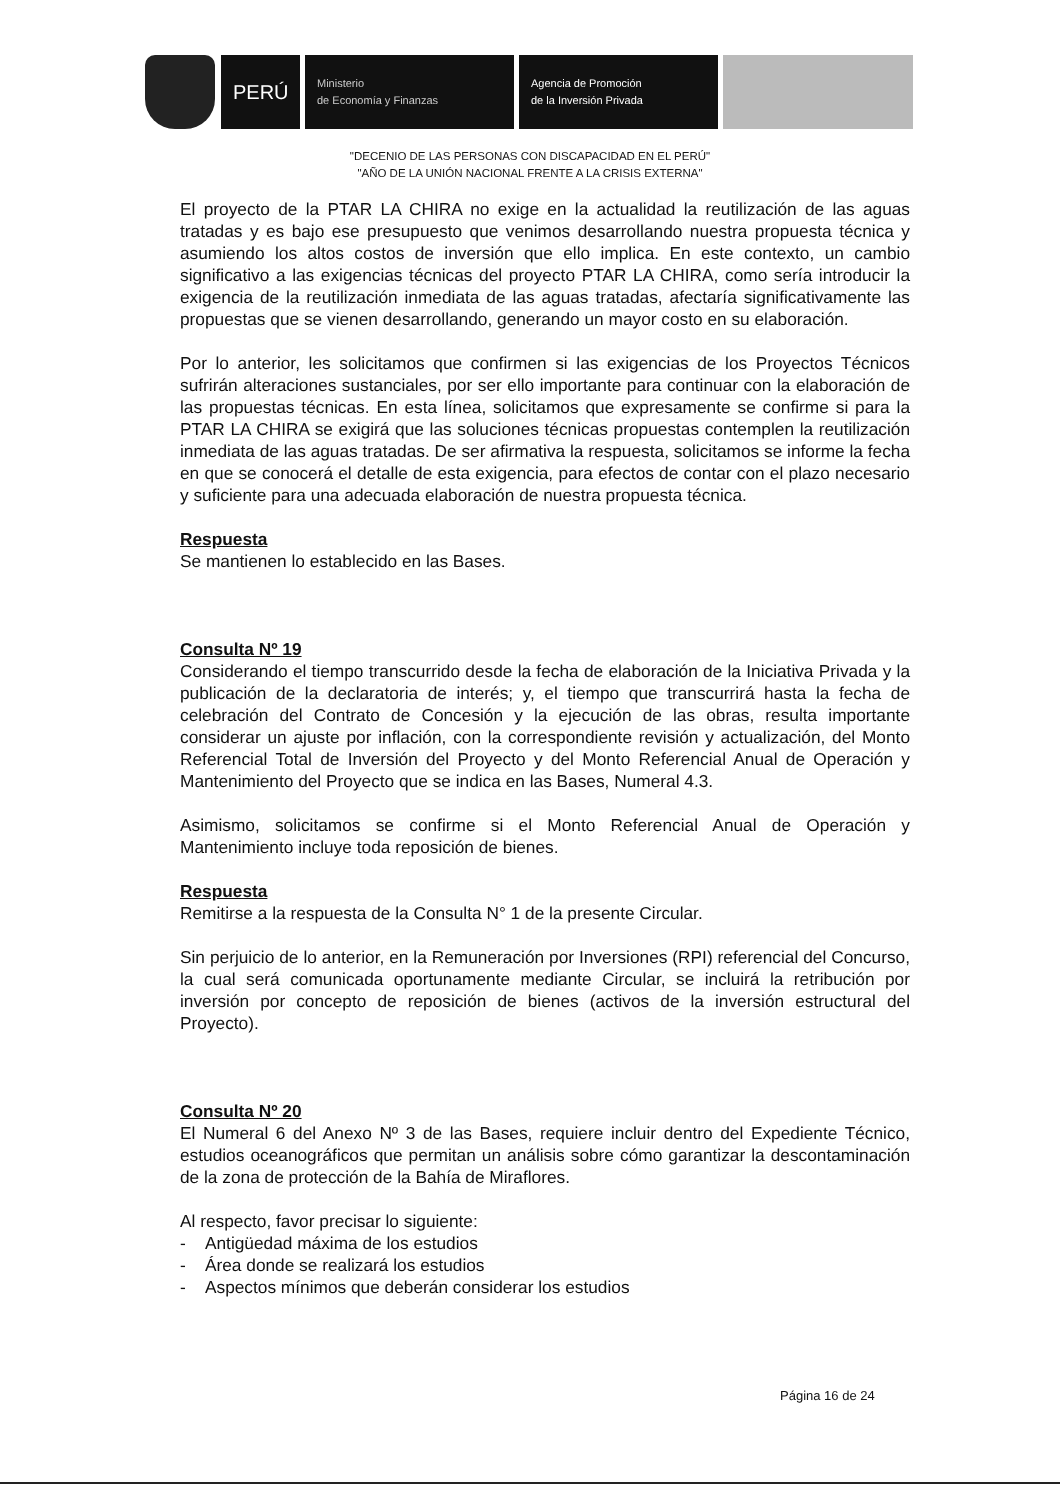PERÚ
Ministerio
de Economía y Finanzas
Agencia de Promoción
de la Inversión Privada
"DECENIO DE LAS PERSONAS CON DISCAPACIDAD EN EL PERÚ"
"AÑO DE LA UNIÓN NACIONAL FRENTE A LA CRISIS EXTERNA"
El proyecto de la PTAR LA CHIRA no exige en la actualidad la reutilización de las aguas tratadas y es bajo ese presupuesto que venimos desarrollando nuestra propuesta técnica y asumiendo los altos costos de inversión que ello implica. En este contexto, un cambio significativo a las exigencias técnicas del proyecto PTAR LA CHIRA, como sería introducir la exigencia de la reutilización inmediata de las aguas tratadas, afectaría significativamente las propuestas que se vienen desarrollando, generando un mayor costo en su elaboración.
Por lo anterior, les solicitamos que confirmen si las exigencias de los Proyectos Técnicos sufrirán alteraciones sustanciales, por ser ello importante para continuar con la elaboración de las propuestas técnicas. En esta línea, solicitamos que expresamente se confirme si para la PTAR LA CHIRA se exigirá que las soluciones técnicas propuestas contemplen la reutilización inmediata de las aguas tratadas. De ser afirmativa la respuesta, solicitamos se informe la fecha en que se conocerá el detalle de esta exigencia, para efectos de contar con el plazo necesario y suficiente para una adecuada elaboración de nuestra propuesta técnica.
Respuesta
Se mantienen lo establecido en las Bases.
Consulta Nº 19
Considerando el tiempo transcurrido desde la fecha de elaboración de la Iniciativa Privada y la publicación de la declaratoria de interés; y, el tiempo que transcurrirá hasta la fecha de celebración del Contrato de Concesión y la ejecución de las obras, resulta importante considerar un ajuste por inflación, con la correspondiente revisión y actualización, del Monto Referencial Total de Inversión del Proyecto y del Monto Referencial Anual de Operación y Mantenimiento del Proyecto que se indica en las Bases, Numeral 4.3.
Asimismo, solicitamos se confirme si el Monto Referencial Anual de Operación y Mantenimiento incluye toda reposición de bienes.
Respuesta
Remitirse a la respuesta de la Consulta N° 1 de la presente Circular.
Sin perjuicio de lo anterior, en la Remuneración por Inversiones (RPI) referencial del Concurso, la cual será comunicada oportunamente mediante Circular, se incluirá la retribución por inversión por concepto de reposición de bienes (activos de la inversión estructural del Proyecto).
Consulta Nº 20
El Numeral 6 del Anexo Nº 3 de las Bases, requiere incluir dentro del Expediente Técnico, estudios oceanográficos que permitan un análisis sobre cómo garantizar la descontaminación de la zona de protección de la Bahía de Miraflores.
Al respecto, favor precisar lo siguiente:
- Antigüedad máxima de los estudios
- Área donde se realizará los estudios
- Aspectos mínimos que deberán considerar los estudios
Página 16 de 24